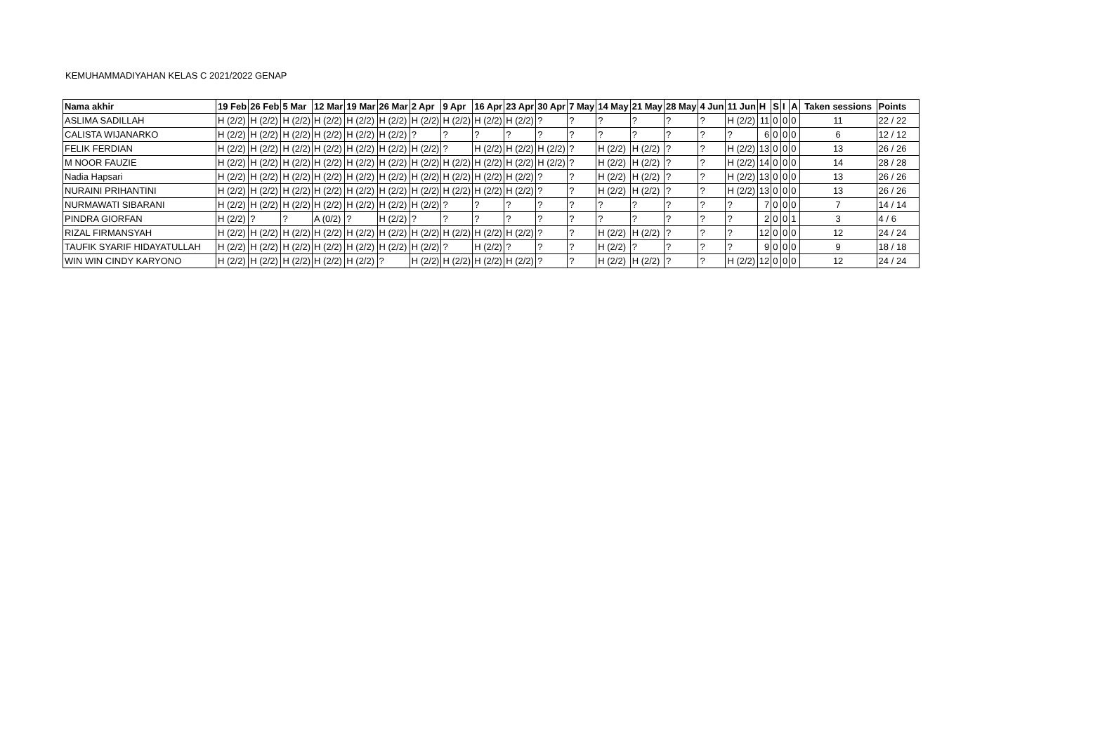KEMUHAMMADIYAHAN KELAS C 2021/2022 GENAP
| Nama akhir | 19 Feb | 26 Feb | 5 Mar | 12 Mar | 19 Mar | 26 Mar | 2 Apr | 9 Apr | 16 Apr | 23 Apr | 30 Apr | 7 May | 14 May | 21 May | 28 May | 4 Jun | 11 Jun | H | S | I | A | Taken sessions | Points |
| --- | --- | --- | --- | --- | --- | --- | --- | --- | --- | --- | --- | --- | --- | --- | --- | --- | --- | --- | --- | --- | --- | --- | --- |
| ASLIMA SADILLAH | H (2/2) | H (2/2) | H (2/2) | H (2/2) | H (2/2) | H (2/2) | H (2/2) | H (2/2) | H (2/2) | H (2/2) | ? | ? | ? | ? | ? | ? | H (2/2) | 11 | 0 | 0 | 0 | 11 | 22 / 22 |
| CALISTA WIJANARKO | H (2/2) | H (2/2) | H (2/2) | H (2/2) | H (2/2) | H (2/2) | ? | ? | ? | ? | ? | ? | ? | ? | ? | ? | ? | 6 | 0 | 0 | 0 | 6 | 12 / 12 |
| FELIK FERDIAN | H (2/2) | H (2/2) | H (2/2) | H (2/2) | H (2/2) | H (2/2) | H (2/2) | ? | H (2/2) | H (2/2) | H (2/2) | ? | H (2/2) | H (2/2) | ? | ? | H (2/2) | 13 | 0 | 0 | 0 | 13 | 26 / 26 |
| M NOOR FAUZIE | H (2/2) | H (2/2) | H (2/2) | H (2/2) | H (2/2) | H (2/2) | H (2/2) | H (2/2) | H (2/2) | H (2/2) | H (2/2) | ? | H (2/2) | H (2/2) | ? | ? | H (2/2) | 14 | 0 | 0 | 0 | 14 | 28 / 28 |
| Nadia Hapsari | H (2/2) | H (2/2) | H (2/2) | H (2/2) | H (2/2) | H (2/2) | H (2/2) | H (2/2) | H (2/2) | H (2/2) | ? | ? | H (2/2) | H (2/2) | ? | ? | H (2/2) | 13 | 0 | 0 | 0 | 13 | 26 / 26 |
| NURAINI PRIHANTINI | H (2/2) | H (2/2) | H (2/2) | H (2/2) | H (2/2) | H (2/2) | H (2/2) | H (2/2) | H (2/2) | H (2/2) | ? | ? | H (2/2) | H (2/2) | ? | ? | H (2/2) | 13 | 0 | 0 | 0 | 13 | 26 / 26 |
| NURMAWATI SIBARANI | H (2/2) | H (2/2) | H (2/2) | H (2/2) | H (2/2) | H (2/2) | H (2/2) | ? | ? | ? | ? | ? | ? | ? | ? | ? | ? | 7 | 0 | 0 | 0 | 7 | 14 / 14 |
| PINDRA GIORFAN | H (2/2) | ? | ? | A (0/2) | ? | H (2/2) | ? | ? | ? | ? | ? | ? | ? | ? | ? | ? | ? | 2 | 0 | 0 | 1 | 3 | 4 / 6 |
| RIZAL FIRMANSYAH | H (2/2) | H (2/2) | H (2/2) | H (2/2) | H (2/2) | H (2/2) | H (2/2) | H (2/2) | H (2/2) | H (2/2) | ? | ? | H (2/2) | H (2/2) | ? | ? | ? | 12 | 0 | 0 | 0 | 12 | 24 / 24 |
| TAUFIK SYARIF HIDAYATULLAH | H (2/2) | H (2/2) | H (2/2) | H (2/2) | H (2/2) | H (2/2) | H (2/2) | ? | H (2/2) | ? | ? | ? | H (2/2) | ? | ? | ? | ? | 9 | 0 | 0 | 0 | 9 | 18 / 18 |
| WIN WIN CINDY KARYONO | H (2/2) | H (2/2) | H (2/2) | H (2/2) | H (2/2) | ? | H (2/2) | H (2/2) | H (2/2) | H (2/2) | ? | ? | H (2/2) | H (2/2) | ? | ? | H (2/2) | 12 | 0 | 0 | 0 | 12 | 24 / 24 |